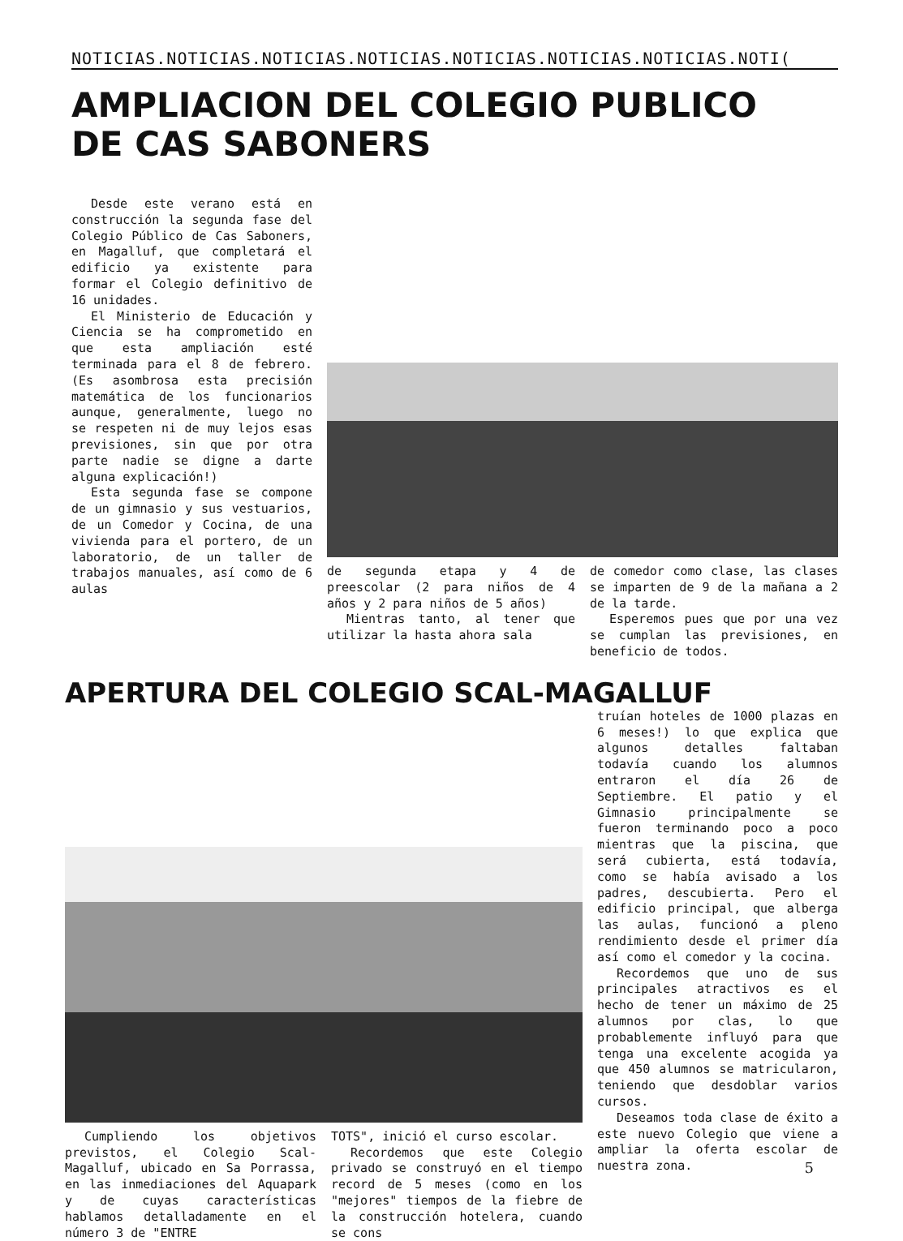NOTICIAS.NOTICIAS.NOTICIAS.NOTICIAS.NOTICIAS.NOTICIAS.NOTICIAS.NOTI(
AMPLIACION DEL COLEGIO PUBLICO
DE CAS SABONERS
Desde este verano está en construcción la segunda fase del Colegio Público de Cas Saboners, en Magalluf, que completará el edificio ya existente para formar el Colegio definitivo de 16 unidades.
El Ministerio de Educación y Ciencia se ha comprometido en que esta ampliación esté terminada para el 8 de febrero. (Es asombrosa esta precisión matemática de los funcionarios aunque, generalmente, luego no se respeten ni de muy lejos esas previsiones, sin que por otra parte nadie se digne a darte alguna explicación!)
Esta segunda fase se compone de un gimnasio y sus vestuarios, de un Comedor y Cocina, de una vivienda para el portero, de un laboratorio, de un taller de trabajos manuales, así como de 6 aulas
de segunda etapa y 4 de preescolar (2 para niños de 4 años y 2 para niños de 5 años)
Mientras tanto, al tener que utilizar la hasta ahora sala
de comedor como clase, las clases se imparten de 9 de la mañana a 2 de la tarde.
Esperemos pues que por una vez se cumplan las previsiones, en beneficio de todos.
APERTURA DEL COLEGIO SCAL-MAGALLUF
Cumpliendo los objetivos previstos, el Colegio Scal-Magalluf, ubicado en Sa Porrassa, en las inmediaciones del Aquapark y de cuyas características hablamos detalladamente en el número 3 de "ENTRE
TOTS", inició el curso escolar.
Recordemos que este Colegio privado se construyó en el tiempo record de 5 meses (como en los "mejores" tiempos de la fiebre de la construcción hotelera, cuando se cons
truían hoteles de 1000 plazas en 6 meses!) lo que explica que algunos detalles faltaban todavía cuando los alumnos entraron el día 26 de Septiembre. El patio y el Gimnasio principalmente se fueron terminando poco a poco mientras que la piscina, que será cubierta, está todavía, como se había avisado a los padres, descubierta. Pero el edificio principal, que alberga las aulas, funcionó a pleno rendimiento desde el primer día así como el comedor y la cocina.
Recordemos que uno de sus principales atractivos es el hecho de tener un máximo de 25 alumnos por clas, lo que probablemente influyó para que tenga una excelente acogida ya que 450 alumnos se matricularon, teniendo que desdoblar varios cursos.
Deseamos toda clase de éxito a este nuevo Colegio que viene a ampliar la oferta escolar de nuestra zona.
5